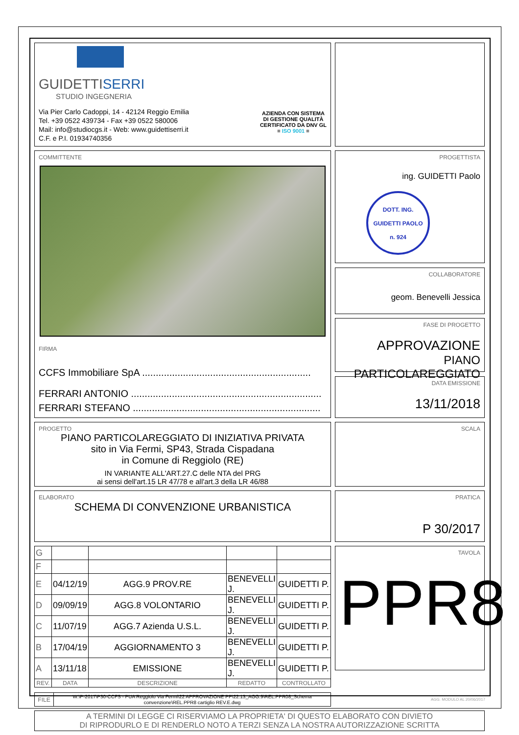GUIDETTISERRI
STUDIO INGEGNERIA
Via Pier Carlo Cadoppi, 14 - 42124 Reggio Emilia
Tel. +39 0522 439734 - Fax +39 0522 580006
Mail: info@studiocgs.it - Web: www.guidettiserri.it
C.F. e P.I. 01934740356
AZIENDA CON SISTEMA
DI GESTIONE QUALITÀ
CERTIFICATO DA DNV GL
= ISO 9001 =
COMMITTENTE
FIRMA
CCFS Immobiliare SpA ..............................................................
FERRARI ANTONIO ......................................................................
FERRARI STEFANO .....................................................................
PROGETTISTA
ing. GUIDETTI Paolo
DOTT. ING.
GUIDETTI PAOLO
n. 924
COLLABORATORE
geom. Benevelli Jessica
FASE DI PROGETTO
APPROVAZIONE
PIANO PARTICOLAREGGIATO
DATA EMISSIONE
13/11/2018
PROGETTO
PIANO PARTICOLAREGGIATO DI INIZIATIVA PRIVATA
sito in Via Fermi, SP43, Strada Cispadana
in Comune di Reggiolo (RE)
IN VARIANTE ALL'ART.27.C delle NTA del PRG
ai sensi dell'art.15 LR 47/78 e all'art.3 della LR 46/88
SCALA
ELABORATO
SCHEMA DI CONVENZIONE URBANISTICA
PRATICA
P 30/2017
| G | | | | |
| F | | | | |
| E | 04/12/19 | AGG.9 PROV.RE | BENEVELLI J. | GUIDETTI P. |
| D | 09/09/19 | AGG.8 VOLONTARIO | BENEVELLI J. | GUIDETTI P. |
| C | 11/07/19 | AGG.7 Azienda U.S.L. | BENEVELLI J. | GUIDETTI P. |
| B | 17/04/19 | AGGIORNAMENTO 3 | BENEVELLI J. | GUIDETTI P. |
| A | 13/11/18 | EMISSIONE | BENEVELLI J. | GUIDETTI P. |
| REV. | DATA | DESCRIZIONE | REDATTO | CONTROLLATO |
| FILE | W:\P-2017\P30-CCFS - PUA Reggiolo Via Fermi\22 APPROVAZIONE PP\22.13_AGG.9\REL.PPR08_Schema convenzione\REL.PPR8 cartiglio REV.E.dwg |
TAVOLA
PPR8
A TERMINI DI LEGGE CI RISERVIAMO LA PROPRIETA' DI QUESTO ELABORATO CON DIVIETO
DI RIPRODURLO E DI RENDERLO NOTO A TERZI SENZA LA NOSTRA AUTORIZZAZIONE SCRITTA
AGG. MODULO AL 20/06/2017